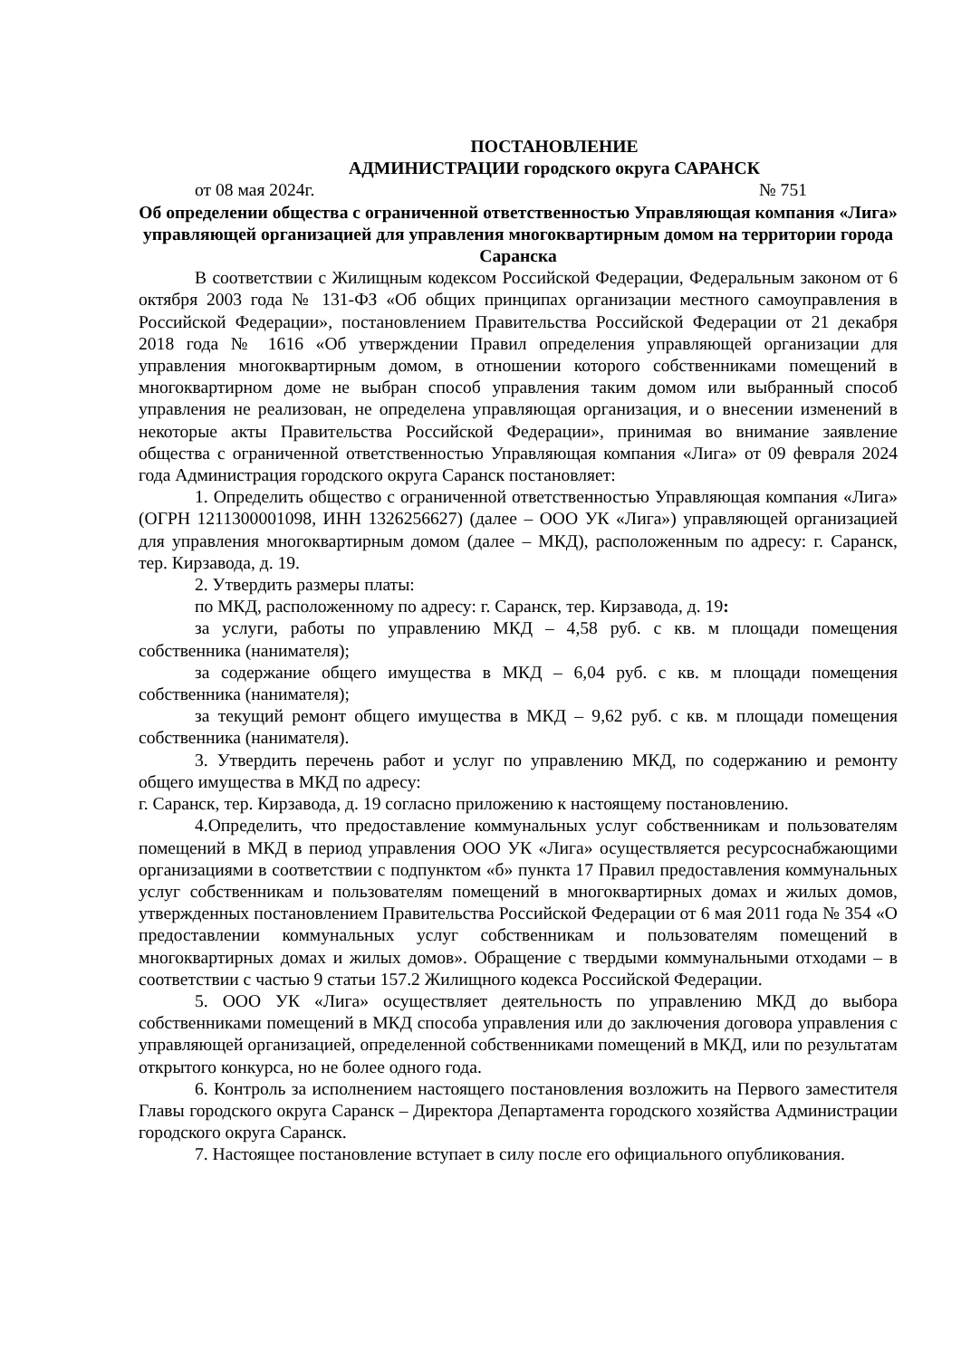ПОСТАНОВЛЕНИЕ
АДМИНИСТРАЦИИ городского округа САРАНСК
от 08 мая 2024г. № 751
Об определении общества с ограниченной ответственностью Управляющая компания «Лига» управляющей организацией для управления многоквартирным домом на территории города Саранска
В соответствии с Жилищным кодексом Российской Федерации, Федеральным законом от 6 октября 2003 года № 131-ФЗ «Об общих принципах организации местного самоуправления в Российской Федерации», постановлением Правительства Российской Федерации от 21 декабря 2018 года № 1616 «Об утверждении Правил определения управляющей организации для управления многоквартирным домом, в отношении которого собственниками помещений в многоквартирном доме не выбран способ управления таким домом или выбранный способ управления не реализован, не определена управляющая организация, и о внесении изменений в некоторые акты Правительства Российской Федерации», принимая во внимание заявление общества с ограниченной ответственностью Управляющая компания «Лига» от 09 февраля 2024 года Администрация городского округа Саранск постановляет:
1. Определить общество с ограниченной ответственностью Управляющая компания «Лига» (ОГРН 1211300001098, ИНН 1326256627) (далее – ООО УК «Лига») управляющей организацией для управления многоквартирным домом (далее – МКД), расположенным по адресу: г. Саранск, тер. Кирзавода, д. 19.
2. Утвердить размеры платы:
по МКД, расположенному по адресу: г. Саранск, тер. Кирзавода, д. 19:
за услуги, работы по управлению МКД – 4,58 руб. с кв. м площади помещения собственника (нанимателя);
за содержание общего имущества в МКД – 6,04 руб. с кв. м площади помещения собственника (нанимателя);
за текущий ремонт общего имущества в МКД – 9,62 руб. с кв. м площади помещения собственника (нанимателя).
3. Утвердить перечень работ и услуг по управлению МКД, по содержанию и ремонту общего имущества в МКД по адресу:
г. Саранск, тер. Кирзавода, д. 19 согласно приложению к настоящему постановлению.
4.Определить, что предоставление коммунальных услуг собственникам и пользователям помещений в МКД в период управления ООО УК «Лига» осуществляется ресурсоснабжающими организациями в соответствии с подпунктом «б» пункта 17 Правил предоставления коммунальных услуг собственникам и пользователям помещений в многоквартирных домах и жилых домов, утвержденных постановлением Правительства Российской Федерации от 6 мая 2011 года № 354 «О предоставлении коммунальных услуг собственникам и пользователям помещений в многоквартирных домах и жилых домов». Обращение с твердыми коммунальными отходами – в соответствии с частью 9 статьи 157.2 Жилищного кодекса Российской Федерации.
5. ООО УК «Лига» осуществляет деятельность по управлению МКД до выбора собственниками помещений в МКД способа управления или до заключения договора управления с управляющей организацией, определенной собственниками помещений в МКД, или по результатам открытого конкурса, но не более одного года.
6. Контроль за исполнением настоящего постановления возложить на Первого заместителя Главы городского округа Саранск – Директора Департамента городского хозяйства Администрации городского округа Саранск.
7. Настоящее постановление вступает в силу после его официального опубликования.